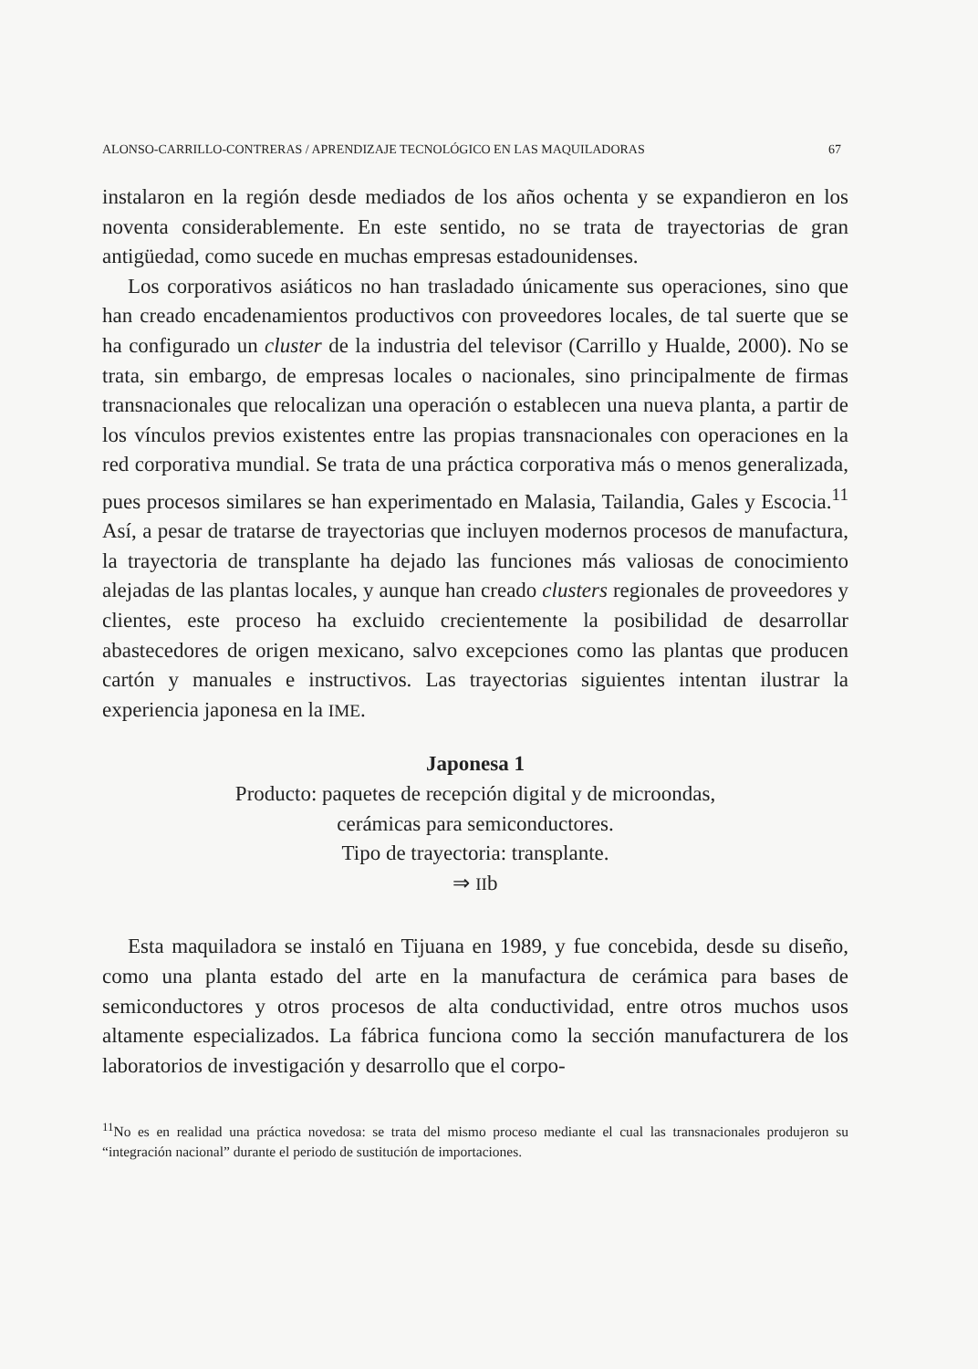ALONSO-CARRILLO-CONTRERAS / APRENDIZAJE TECNOLÓGICO EN LAS MAQUILADORAS 67
instalaron en la región desde mediados de los años ochenta y se expandieron en los noventa considerablemente. En este sentido, no se trata de trayectorias de gran antigüedad, como sucede en muchas empresas estadounidenses.
Los corporativos asiáticos no han trasladado únicamente sus operaciones, sino que han creado encadenamientos productivos con proveedores locales, de tal suerte que se ha configurado un cluster de la industria del televisor (Carrillo y Hualde, 2000). No se trata, sin embargo, de empresas locales o nacionales, sino principalmente de firmas transnacionales que relocalizan una operación o establecen una nueva planta, a partir de los vínculos previos existentes entre las propias transnacionales con operaciones en la red corporativa mundial. Se trata de una práctica corporativa más o menos generalizada, pues procesos similares se han experimentado en Malasia, Tailandia, Gales y Escocia.<sup>11</sup> Así, a pesar de tratarse de trayectorias que incluyen modernos procesos de manufactura, la trayectoria de transplante ha dejado las funciones más valiosas de conocimiento alejadas de las plantas locales, y aunque han creado clusters regionales de proveedores y clientes, este proceso ha excluido crecientemente la posibilidad de desarrollar abastecedores de origen mexicano, salvo excepciones como las plantas que producen cartón y manuales e instructivos. Las trayectorias siguientes intentan ilustrar la experiencia japonesa en la IME.
Japonesa 1
Producto: paquetes de recepción digital y de microondas,
cerámicas para semiconductores.
Tipo de trayectoria: transplante.
⇒ IIb
Esta maquiladora se instaló en Tijuana en 1989, y fue concebida, desde su diseño, como una planta estado del arte en la manufactura de cerámica para bases de semiconductores y otros procesos de alta conductividad, entre otros muchos usos altamente especializados. La fábrica funciona como la sección manufacturera de los laboratorios de investigación y desarrollo que el corpo-
<sup>11</sup> No es en realidad una práctica novedosa: se trata del mismo proceso mediante el cual las transnacionales produjeron su “integración nacional” durante el periodo de sustitución de importaciones.